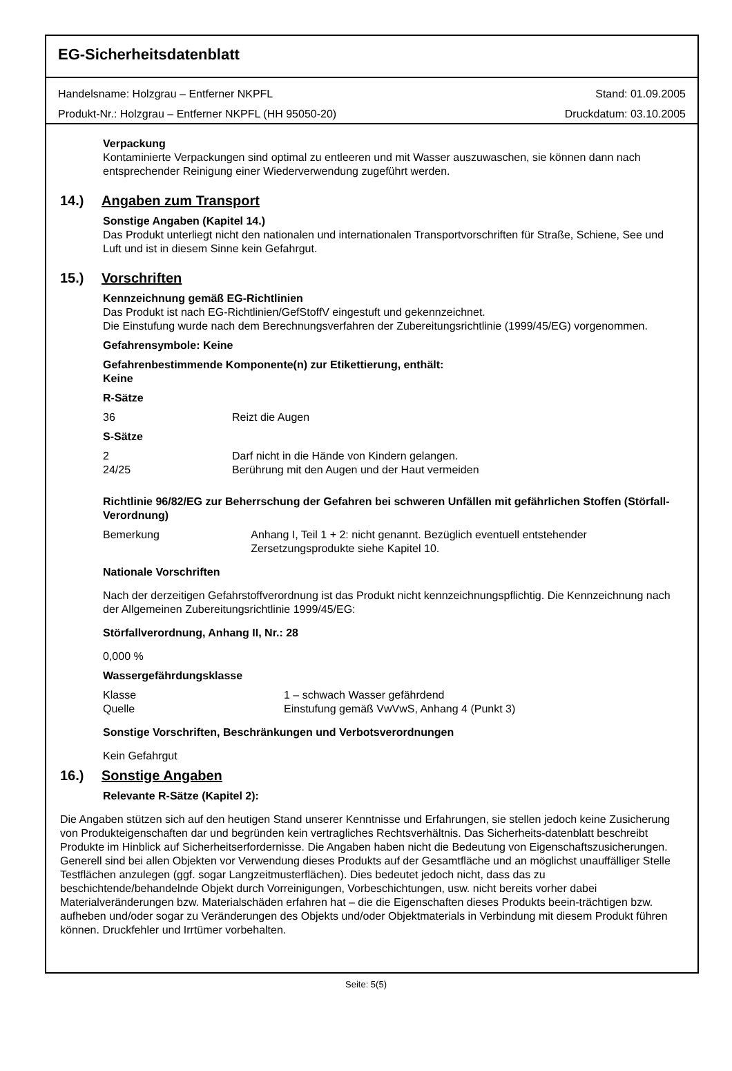EG-Sicherheitsdatenblatt
Handelsname: Holzgrau – Entferner NKPFL
Produkt-Nr.: Holzgrau – Entferner NKPFL (HH 95050-20)
Stand: 01.09.2005
Druckdatum: 03.10.2005
Verpackung
Kontaminierte Verpackungen sind optimal zu entleeren und mit Wasser auszuwaschen, sie können dann nach entsprechender Reinigung einer Wiederverwendung zugeführt werden.
14.) Angaben zum Transport
Sonstige Angaben (Kapitel 14.)
Das Produkt unterliegt nicht den nationalen und internationalen Transportvorschriften für Straße, Schiene, See und Luft und ist in diesem Sinne kein Gefahrgut.
15.) Vorschriften
Kennzeichnung gemäß EG-Richtlinien
Das Produkt ist nach EG-Richtlinien/GefStoffV eingestuft und gekennzeichnet.
Die Einstufung wurde nach dem Berechnungsverfahren der Zubereitungsrichtlinie (1999/45/EG) vorgenommen.
Gefahrensymbole: Keine
Gefahrenbestimmende Komponente(n) zur Etikettierung, enthält:
Keine
R-Sätze
36 Reizt die Augen
S-Sätze
2 Darf nicht in die Hände von Kindern gelangen.
24/25 Berührung mit den Augen und der Haut vermeiden
Richtlinie 96/82/EG zur Beherrschung der Gefahren bei schweren Unfällen mit gefährlichen Stoffen (Störfall-Verordnung)
Bemerkung Anhang I, Teil 1 + 2: nicht genannt. Bezüglich eventuell entstehender Zersetzungsprodukte siehe Kapitel 10.
Nationale Vorschriften
Nach der derzeitigen Gefahrstoffverordnung ist das Produkt nicht kennzeichnungspflichtig. Die Kennzeichnung nach der Allgemeinen Zubereitungsrichtlinie 1999/45/EG:
Störfallverordnung, Anhang II, Nr.: 28
0,000 %
Wassergefährdungsklasse
Klasse 1 – schwach Wasser gefährdend
Quelle Einstufung gemäß VwVwS, Anhang 4 (Punkt 3)
Sonstige Vorschriften, Beschränkungen und Verbotsverordnungen
Kein Gefahrgut
16.) Sonstige Angaben
Relevante R-Sätze (Kapitel 2):
Die Angaben stützen sich auf den heutigen Stand unserer Kenntnisse und Erfahrungen, sie stellen jedoch keine Zusicherung von Produkteigenschaften dar und begründen kein vertragliches Rechtsverhältnis. Das Sicherheits-datenblatt beschreibt Produkte im Hinblick auf Sicherheitserfordernisse. Die Angaben haben nicht die Bedeutung von Eigenschaftszusicherungen.
Generell sind bei allen Objekten vor Verwendung dieses Produkts auf der Gesamtfläche und an möglichst unauffälliger Stelle Testflächen anzulegen (ggf. sogar Langzeitmusterflächen). Dies bedeutet jedoch nicht, dass das zu beschichtende/behandelnde Objekt durch Vorreinigungen, Vorbeschichtungen, usw. nicht bereits vorher dabei Materialveränderungen bzw. Materialschäden erfahren hat – die die Eigenschaften dieses Produkts beein-trächtigen bzw. aufheben und/oder sogar zu Veränderungen des Objekts und/oder Objektmaterials in Verbindung mit diesem Produkt führen können. Druckfehler und Irrtümer vorbehalten.
Seite: 5(5)